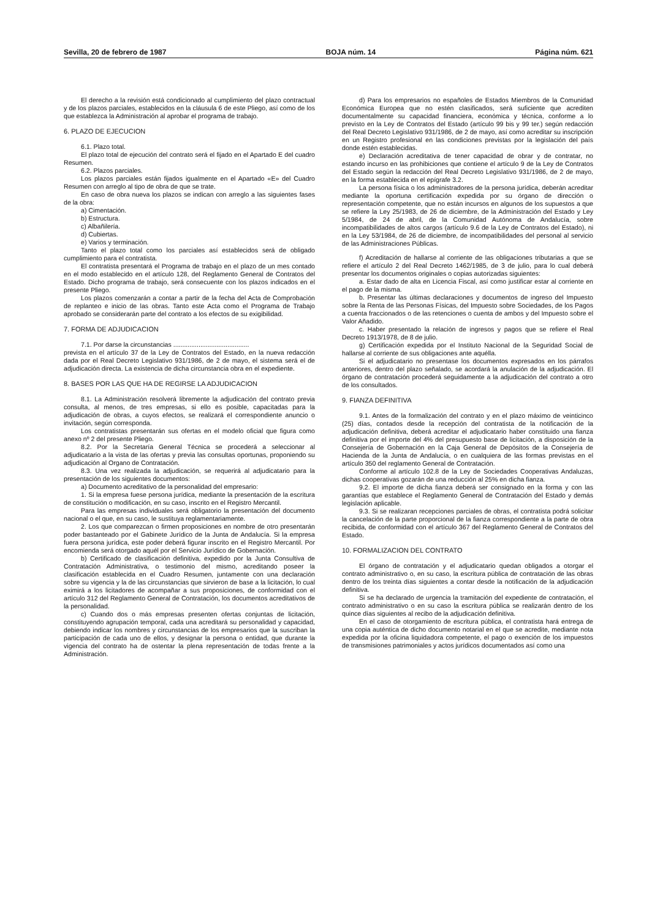Sevilla, 20 de febrero de 1987 BOJA núm. 14 Página núm. 621
El derecho a la revisión está condicionado al cumplimiento del plazo contractual y de los plazos parciales, establecidos en la cláusula 6 de este Pliego, así como de los que establezca la Administración al aprobar el programa de trabajo.
6. PLAZO DE EJECUCION
6.1. Plazo total.
El plazo total de ejecución del contrato será el fijado en el Apartado E del cuadro Resumen.
6.2. Plazos parciales.
Los plazos parciales están fijados igualmente en el Apartado «E» del Cuadro Resumen con arreglo al tipo de obra de que se trate.
En caso de obra nueva los plazos se indican con arreglo a las siguientes fases de la obra:
a) Cimentación.
b) Estructura.
c) Albañilería.
d) Cubiertas.
e) Varios y terminación.
Tanto el plazo total como los parciales así establecidos será de obligado cumplimiento para el contratista.
El contratista presentará el Programa de trabajo en el plazo de un mes contado en el modo establecido en el artículo 128, del Reglamento General de Contratos del Estado. Dicho programa de trabajo, será consecuente con los plazos indicados en el presente Pliego.
Los plazos comenzarán a contar a partir de la fecha del Acta de Comprobación de replanteo e inicio de las obras. Tanto este Acta como el Programa de Trabajo aprobado se considerarán parte del contrato a los efectos de su exigibilidad.
7. FORMA DE ADJUDICACION
7.1. Por darse la circunstancias ..........................................
prevista en el artículo 37 de la Ley de Contratos del Estado, en la nueva redacción dada por el Real Decreto Legislativo 931/1986, de 2 de mayo, el sistema será el de adjudicación directa. La existencia de dicha circunstancia obra en el expediente.
8. BASES POR LAS QUE HA DE REGIRSE LA ADJUDICACION
8.1. La Administración resolverá libremente la adjudicación del contrato previa consulta, al menos, de tres empresas, si ello es posible, capacitadas para la adjudicación de obras, a cuyos efectos, se realizará el correspondiente anuncio o invitación, según corresponda.
Los contratistas presentarán sus ofertas en el modelo oficial que figura como anexo nº 2 del presente Pliego.
8.2. Por la Secretaría General Técnica se procederá a seleccionar al adjudicatario a la vista de las ofertas y previa las consultas oportunas, proponiendo su adjudicación al Organo de Contratación.
8.3. Una vez realizada la adjudicación, se requerirá al adjudicatario para la presentación de los siguientes documentos:
a) Documento acreditativo de la personalidad del empresario:
1. Si la empresa fuese persona jurídica, mediante la presentación de la escritura de constitución o modificación, en su caso, inscrito en el Registro Mercantil.
Para las empresas individuales será obligatorio la presentación del documento nacional o el que, en su caso, le sustituya reglamentariamente.
2. Los que comparezcan o firmen proposiciones en nombre de otro presentarán poder bastanteado por el Gabinete Jurídico de la Junta de Andalucía. Si la empresa fuera persona jurídica, este poder deberá figurar inscrito en el Registro Mercantil. Por encomienda será otorgado aquél por el Servicio Jurídico de Gobernación.
b) Certificado de clasificación definitiva, expedido por la Junta Consultiva de Contratación Administrativa, o testimonio del mismo, acreditando poseer la clasificación establecida en el Cuadro Resumen, juntamente con una declaración sobre su vigencia y la de las circunstancias que sirvieron de base a la licitación, lo cual eximirá a los licitadores de acompañar a sus proposiciones, de conformidad con el artículo 312 del Reglamento General de Contratación, los documentos acreditativos de la personalidad.
c) Cuando dos o más empresas presenten ofertas conjuntas de licitación, constituyendo agrupación temporal, cada una acreditará su personalidad y capacidad, debiendo indicar los nombres y circunstancias de los empresarios que la suscriban la participación de cada uno de ellos, y designar la persona o entidad, que durante la vigencia del contrato ha de ostentar la plena representación de todas frente a la Administración.
d) Para los empresarios no españoles de Estados Miembros de la Comunidad Económica Europea que no estén clasificados, será suficiente que acrediten documentalmente su capacidad financiera, económica y técnica, conforme a lo previsto en la Ley de Contratos del Estado (artículo 99 bis y 99 ter.) según redacción del Real Decreto Legislativo 931/1986, de 2 de mayo, así como acreditar su inscripción en un Registro profesional en las condiciones previstas por la legislación del país donde estén establecidas.
e) Declaración acreditativa de tener capacidad de obrar y de contratar, no estando incurso en las prohibiciones que contiene el artículo 9 de la Ley de Contratos del Estado según la redacción del Real Decreto Legislativo 931/1986, de 2 de mayo, en la forma establecida en el epígrafe 3.2.
La persona física o los administradores de la persona jurídica, deberán acreditar mediante la oportuna certificación expedida por su órgano de dirección o representación competente, que no están incursos en algunos de los supuestos a que se refiere la Ley 25/1983, de 26 de diciembre, de la Administración del Estado y Ley 5/1984, de 24 de abril, de la Comunidad Autónoma de Andalucía, sobre incompatibilidades de altos cargos (artículo 9.6 de la Ley de Contratos del Estado), ni en la Ley 53/1984, de 26 de diciembre, de incompatibilidades del personal al servicio de las Administraciones Públicas.
f) Acreditación de hallarse al corriente de las obligaciones tributarias a que se refiere el artículo 2 del Real Decreto 1462/1985, de 3 de julio, para lo cual deberá presentar los documentos originales o copias autorizadas siguientes:
a. Estar dado de alta en Licencia Fiscal, así como justificar estar al corriente en el pago de la misma.
b. Presentar las últimas declaraciones y documentos de ingreso del Impuesto sobre la Renta de las Personas Físicas, del Impuesto sobre Sociedades, de los Pagos a cuenta fraccionados o de las retenciones o cuenta de ambos y del Impuesto sobre el Valor Añadido.
c. Haber presentado la relación de ingresos y pagos que se refiere el Real Decreto 1913/1978, de 8 de julio.
g) Certificación expedida por el Instituto Nacional de la Seguridad Social de hallarse al corriente de sus obligaciones ante aquélla.
Si el adjudicatario no presentase los documentos expresados en los párrafos anteriores, dentro del plazo señalado, se acordará la anulación de la adjudicación. El órgano de contratación procederá seguidamente a la adjudicación del contrato a otro de los consultados.
9. FIANZA DEFINITIVA
9.1. Antes de la formalización del contrato y en el plazo máximo de veinticinco (25) días, contados desde la recepción del contratista de la notificación de la adjudicación definitiva, deberá acreditar el adjudicatario haber constituido una fianza definitiva por el importe del 4% del presupuesto base de licitación, a disposición de la Consejería de Gobernación en la Caja General de Depósitos de la Consejería de Hacienda de la Junta de Andalucía, o en cualquiera de las formas previstas en el artículo 350 del reglamento General de Contratación.
Conforme al artículo 102.8 de la Ley de Sociedades Cooperativas Andaluzas, dichas cooperativas gozarán de una reducción al 25% en dicha fianza.
9.2. El importe de dicha fianza deberá ser consignado en la forma y con las garantías que establece el Reglamento General de Contratación del Estado y demás legislación aplicable.
9.3. Si se realizaran recepciones parciales de obras, el contratista podrá solicitar la cancelación de la parte proporcional de la fianza correspondiente a la parte de obra recibida, de conformidad con el artículo 367 del Reglamento General de Contratos del Estado.
10. FORMALIZACION DEL CONTRATO
El órgano de contratación y el adjudicatario quedan obligados a otorgar el contrato administrativo o, en su caso, la escritura pública de contratación de las obras dentro de los treinta días siguientes a contar desde la notificación de la adjudicación definitiva.
Si se ha declarado de urgencia la tramitación del expediente de contratación, el contrato administrativo o en su caso la escritura pública se realizarán dentro de los quince días siguientes al recibo de la adjudicación definitiva.
En el caso de otorgamiento de escritura pública, el contratista hará entrega de una copia auténtica de dicho documento notarial en el que se acredite, mediante nota expedida por la oficina liquidadora competente, el pago o exención de los impuestos de transmisiones patrimoniales y actos jurídicos documentados así como una